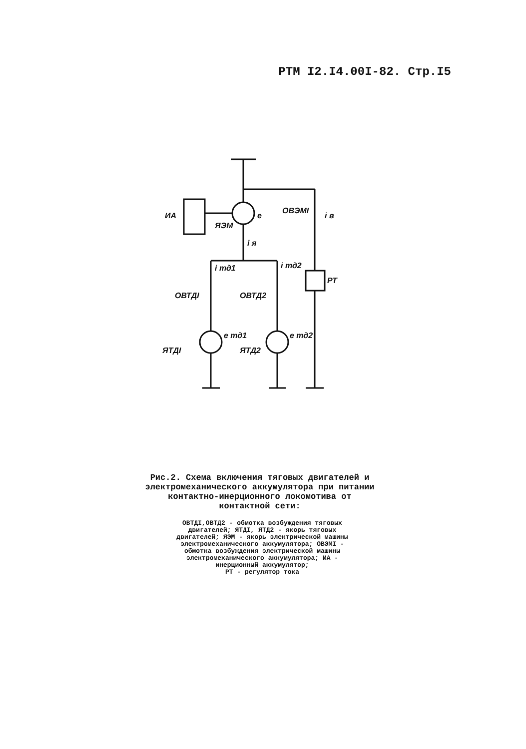РТМ I2.I4.00I-82. Стр.I5
ИА
ЯЭМ
e
ОВЭМI
i в
i я
i тд1
i тд2
РТ
ОВТДI
ОВТД2
e тд1
e тд2
ЯТДI
ЯТД2
Рис.2. Схема включения тяговых двигателей и электромеханического аккумулятора при питании контактно-инерционного локомотива от контактной сети:
ОВТДI,ОВТД2 - обмотка возбуждения тяговых двигателей; ЯТДI, ЯТД2 - якорь тяговых двигателей; ЯЭМ - якорь электрической машины электромеханического аккумулятора; ОВЭМI - обмотка возбуждения электрической машины электромеханического аккумулятора; ИА - инерционный аккумулятор;
РТ - регулятор тока